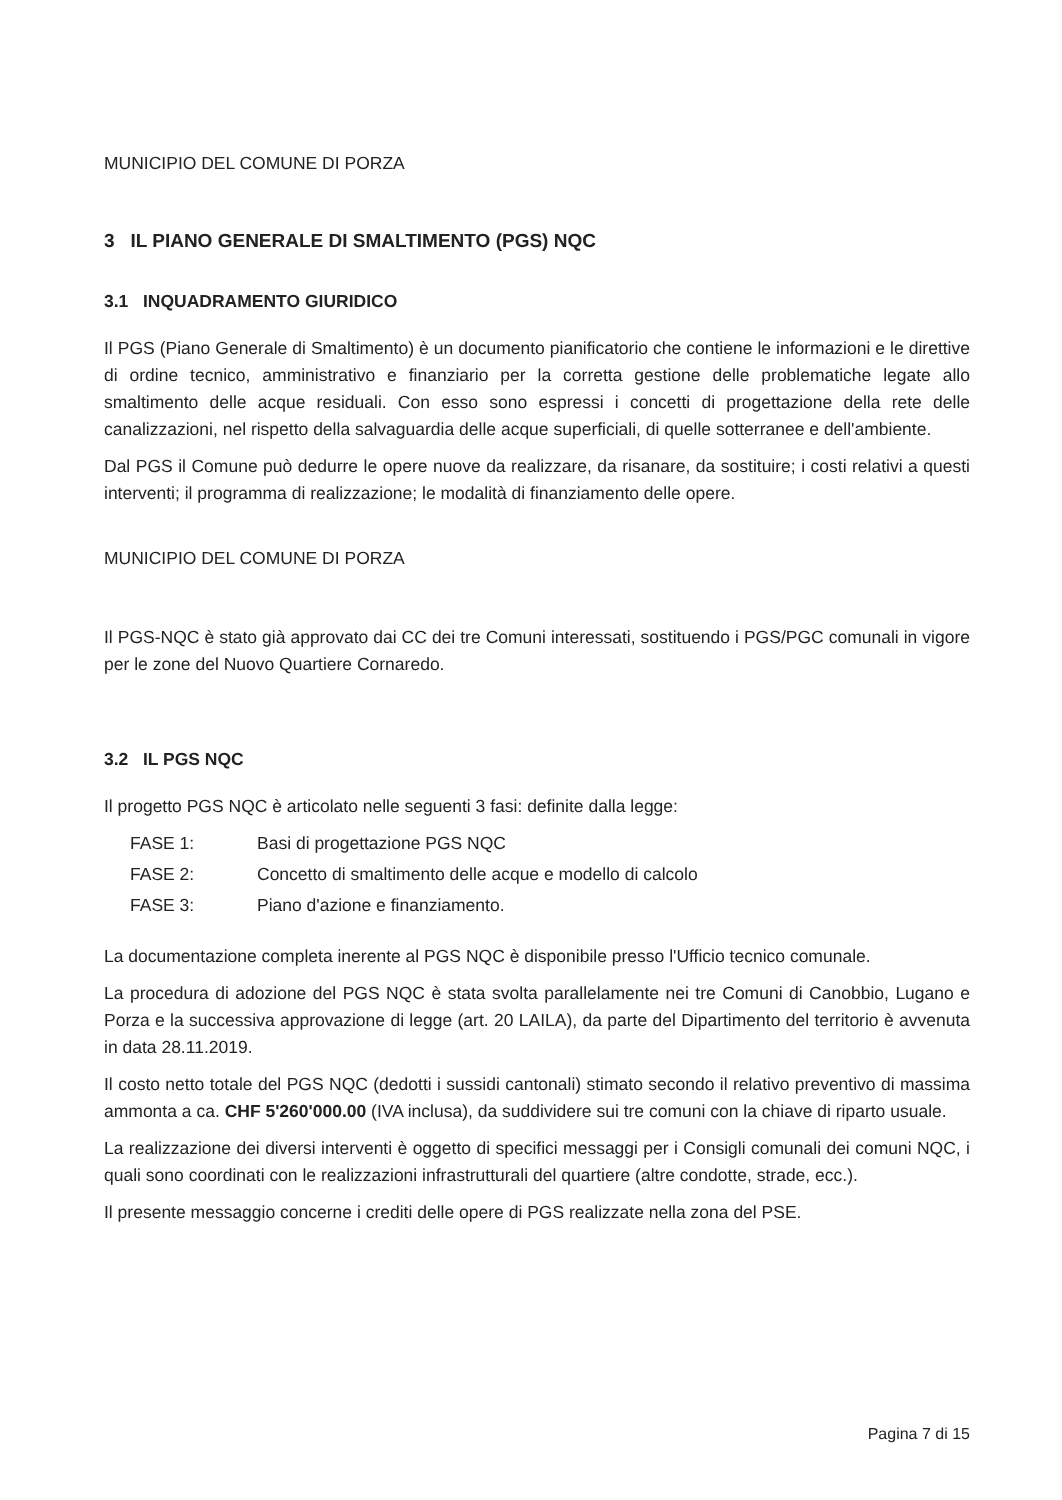MUNICIPIO DEL COMUNE DI PORZA
3 IL PIANO GENERALE DI SMALTIMENTO (PGS) NQC
3.1 INQUADRAMENTO GIURIDICO
Il PGS (Piano Generale di Smaltimento) è un documento pianificatorio che contiene le informazioni e le direttive di ordine tecnico, amministrativo e finanziario per la corretta gestione delle problematiche legate allo smaltimento delle acque residuali. Con esso sono espressi i concetti di progettazione della rete delle canalizzazioni, nel rispetto della salvaguardia delle acque superficiali, di quelle sotterranee e dell'ambiente.
Dal PGS il Comune può dedurre le opere nuove da realizzare, da risanare, da sostituire; i costi relativi a questi interventi; il programma di realizzazione; le modalità di finanziamento delle opere.
MUNICIPIO DEL COMUNE DI PORZA
Il PGS-NQC è stato già approvato dai CC dei tre Comuni interessati, sostituendo i PGS/PGC comunali in vigore per le zone del Nuovo Quartiere Cornaredo.
3.2 IL PGS NQC
Il progetto PGS NQC è articolato nelle seguenti 3 fasi: definite dalla legge:
FASE 1: Basi di progettazione PGS NQC
FASE 2: Concetto di smaltimento delle acque e modello di calcolo
FASE 3: Piano d'azione e finanziamento.
La documentazione completa inerente al PGS NQC è disponibile presso l'Ufficio tecnico comunale.
La procedura di adozione del PGS NQC è stata svolta parallelamente nei tre Comuni di Canobbio, Lugano e Porza e la successiva approvazione di legge (art. 20 LAILA), da parte del Dipartimento del territorio è avvenuta in data 28.11.2019.
Il costo netto totale del PGS NQC (dedotti i sussidi cantonali) stimato secondo il relativo preventivo di massima ammonta a ca. CHF 5'260'000.00 (IVA inclusa), da suddividere sui tre comuni con la chiave di riparto usuale.
La realizzazione dei diversi interventi è oggetto di specifici messaggi per i Consigli comunali dei comuni NQC, i quali sono coordinati con le realizzazioni infrastrutturali del quartiere (altre condotte, strade, ecc.).
Il presente messaggio concerne i crediti delle opere di PGS realizzate nella zona del PSE.
Pagina 7 di 15